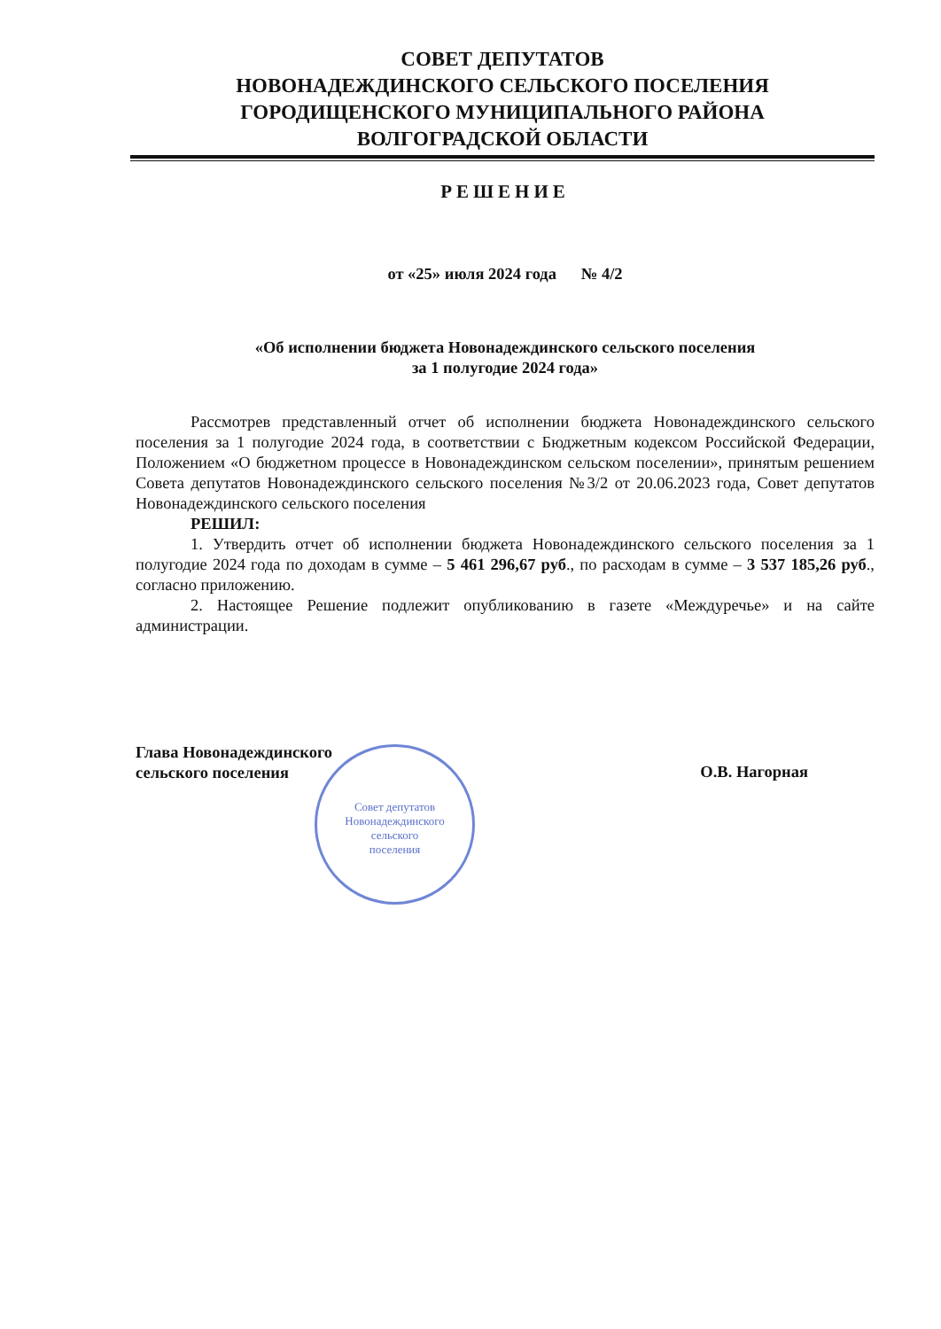СОВЕТ ДЕПУТАТОВ
НОВОНАДЕЖДИНСКОГО СЕЛЬСКОГО ПОСЕЛЕНИЯ
ГОРОДИЩЕНСКОГО МУНИЦИПАЛЬНОГО РАЙОНА
ВОЛГОГРАДСКОЙ ОБЛАСТИ
РЕШЕНИЕ
от «25» июля 2024 года № 4/2
«Об исполнении бюджета Новонадеждинского сельского поселения
за 1 полугодие 2024 года»
Рассмотрев представленный отчет об исполнении бюджета Новонадеждинского сельского поселения за 1 полугодие 2024 года, в соответствии с Бюджетным кодексом Российской Федерации, Положением «О бюджетном процессе в Новонадеждинском сельском поселении», принятым решением Совета депутатов Новонадеждинского сельского поселения №3/2 от 20.06.2023 года, Совет депутатов Новонадеждинского сельского поселения
РЕШИЛ:
1. Утвердить отчет об исполнении бюджета Новонадеждинского сельского поселения за 1 полугодие 2024 года по доходам в сумме – 5 461 296,67 руб., по расходам в сумме – 3 537 185,26 руб., согласно приложению.
2. Настоящее Решение подлежит опубликованию в газете «Междуречье» и на сайте администрации.
Глава Новонадеждинского
сельского поселения
О.В. Нагорная
Совет депутатов
Новонадеждинского
сельского
поселения